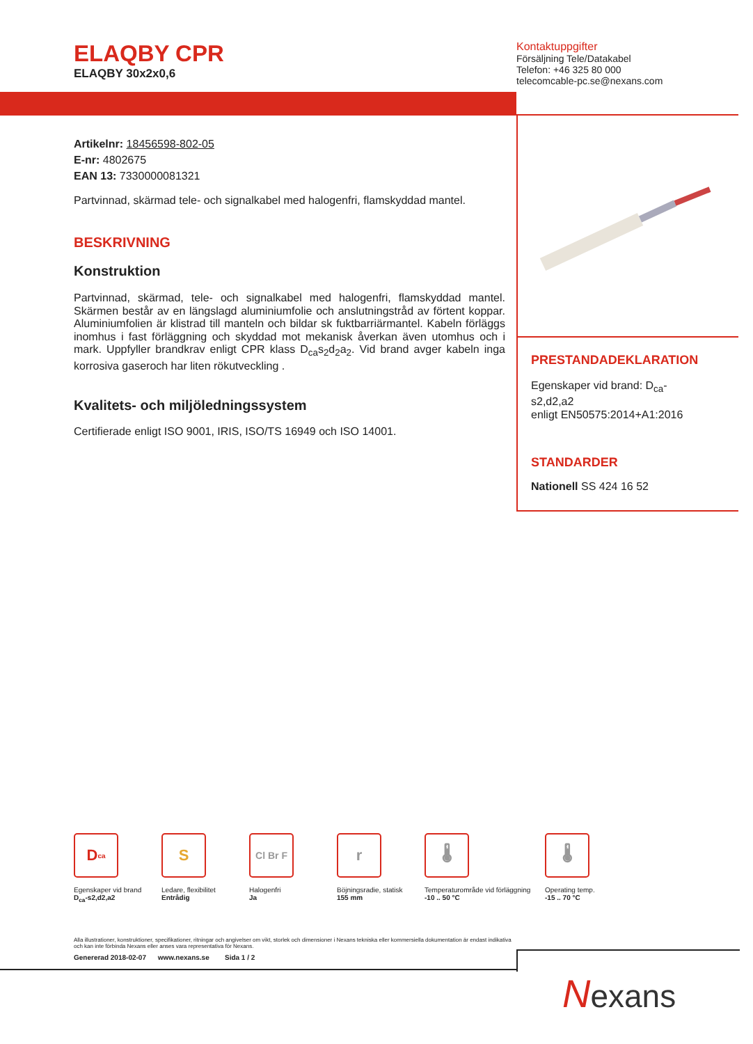ELAQBY CPR
ELAQBY 30x2x0,6
Kontaktuppgifter
Försäljning Tele/Datakabel
Telefon: +46 325 80 000
telecomcable-pc.se@nexans.com
Artikelnr: 18456598-802-05
E-nr: 4802675
EAN 13: 7330000081321
Partvinnad, skärmad tele- och signalkabel med halogenfri, flamskyddad mantel.
BESKRIVNING
Konstruktion
Partvinnad, skärmad, tele- och signalkabel med halogenfri, flamskyddad mantel. Skärmen består av en längslagd aluminiumfolie och anslutningstråd av förtent koppar. Aluminiumfolien är klistrad till manteln och bildar sk fuktbarriärmantel. Kabeln förläggs inomhus i fast förläggning och skyddad mot mekanisk åverkan även utomhus och i mark. Uppfyller brandkrav enligt CPR klass D<sub>ca</sub>s<sub>2</sub>d<sub>2</sub>a<sub>2</sub>. Vid brand avger kabeln inga korrosiva gaseroch har liten rökutveckling .
Kvalitets- och miljöledningssystem
Certifierade enligt ISO 9001, IRIS, ISO/TS 16949 och ISO 14001.
PRESTANDADEKLARATION
Egenskaper vid brand: D<sub>ca</sub>-
s2,d2,a2
enligt EN50575:2014+A1:2016
STANDARDER
Nationell SS 424 16 52
D<sub>ca</sub>
Egenskaper vid brand
D<sub>ca</sub>-s2,d2,a2
S
Ledare, flexibilitet
Entrådig
Cl Br F
Halogenfri
Ja
r
Böjningsradie, statisk
155 mm
🌡
Temperaturområde vid förläggning
-10 .. 50 °C
🌡
Operating temp.
-15 .. 70 °C
Alla illustrationer, konstruktioner, specifikationer, ritningar och angivelser om vikt, storlek och dimensioner i Nexans tekniska eller kommersiella dokumentation är endast indikativa och kan inte förbinda Nexans eller anses vara representativa för Nexans.
Genererad 2018-02-07 www.nexans.se Sida 1 / 2
Nexans